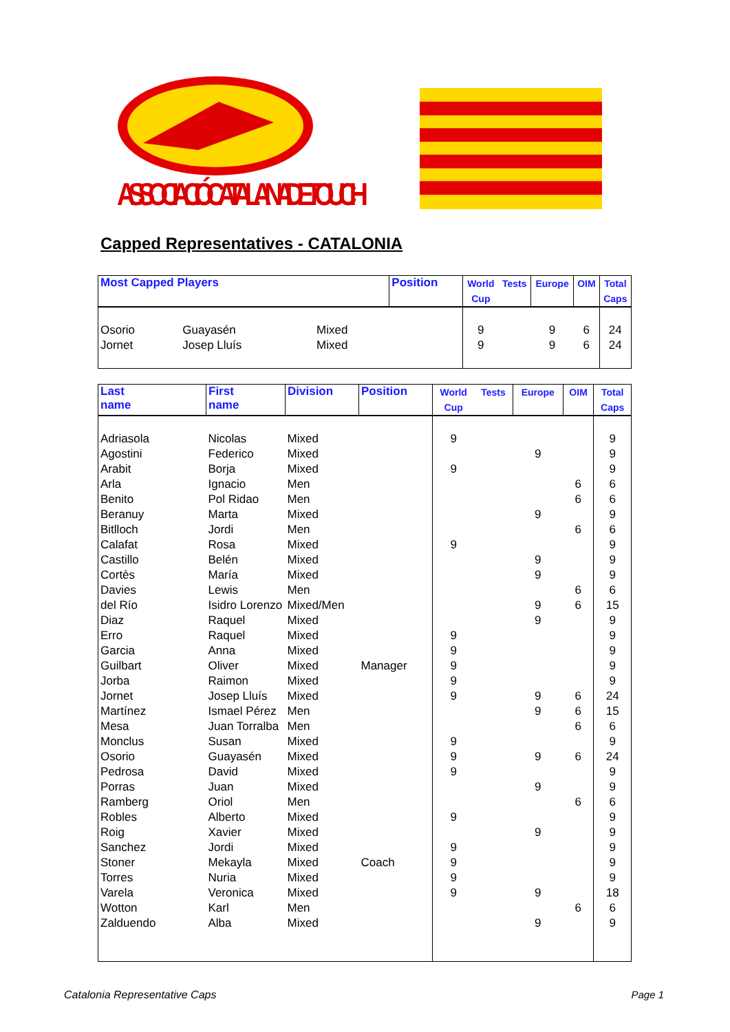ASSOCIACIÓ CATALANA DE TOUCH
Capped Representatives - CATALONIA
| Most Capped Players | | | Position | World Cup | Tests | Europe | OIM | Total Caps |
| --- | --- | --- | --- | --- | --- | --- | --- | --- |
| Osorio | Guayasén | Mixed | | 9 | | 9 | 6 | 24 |
| Jornet | Josep Lluís | Mixed | | 9 | | 9 | 6 | 24 |
| Last name | First name | Division | Position | World Cup | Tests | Europe | OIM | Total Caps |
| --- | --- | --- | --- | --- | --- | --- | --- | --- |
| Adriasola | Nicolas | Mixed | | 9 | | | | 9 |
| Agostini | Federico | Mixed | | | | 9 | | 9 |
| Arabit | Borja | Mixed | | 9 | | | | 9 |
| Arla | Ignacio | Men | | | | | 6 | 6 |
| Benito | Pol Ridao | Men | | | | | 6 | 6 |
| Beranuy | Marta | Mixed | | | | 9 | | 9 |
| Bitlloch | Jordi | Men | | | | | 6 | 6 |
| Calafat | Rosa | Mixed | | 9 | | | | 9 |
| Castillo | Belén | Mixed | | | | 9 | | 9 |
| Cortès | María | Mixed | | | | 9 | | 9 |
| Davies | Lewis | Men | | | | | 6 | 6 |
| del Río | Isidro Lorenzo | Mixed/Men | | | | 9 | 6 | 15 |
| Diaz | Raquel | Mixed | | | | 9 | | 9 |
| Erro | Raquel | Mixed | | 9 | | | | 9 |
| Garcia | Anna | Mixed | | 9 | | | | 9 |
| Guilbart | Oliver | Mixed | Manager | 9 | | | | 9 |
| Jorba | Raimon | Mixed | | 9 | | | | 9 |
| Jornet | Josep Lluís | Mixed | | 9 | | 9 | 6 | 24 |
| Martínez | Ismael Pérez | Men | | | | 9 | 6 | 15 |
| Mesa | Juan Torralba | Men | | | | | 6 | 6 |
| Monclus | Susan | Mixed | | 9 | | | | 9 |
| Osorio | Guayasén | Mixed | | 9 | | 9 | 6 | 24 |
| Pedrosa | David | Mixed | | 9 | | | | 9 |
| Porras | Juan | Mixed | | | | 9 | | 9 |
| Ramberg | Oriol | Men | | | | | 6 | 6 |
| Robles | Alberto | Mixed | | 9 | | | | 9 |
| Roig | Xavier | Mixed | | | | 9 | | 9 |
| Sanchez | Jordi | Mixed | | 9 | | | | 9 |
| Stoner | Mekayla | Mixed | Coach | 9 | | | | 9 |
| Torres | Nuria | Mixed | | 9 | | | | 9 |
| Varela | Veronica | Mixed | | 9 | | 9 | | 18 |
| Wotton | Karl | Men | | | | | 6 | 6 |
| Zalduendo | Alba | Mixed | | | | 9 | | 9 |
Catalonia Representative Caps Page 1